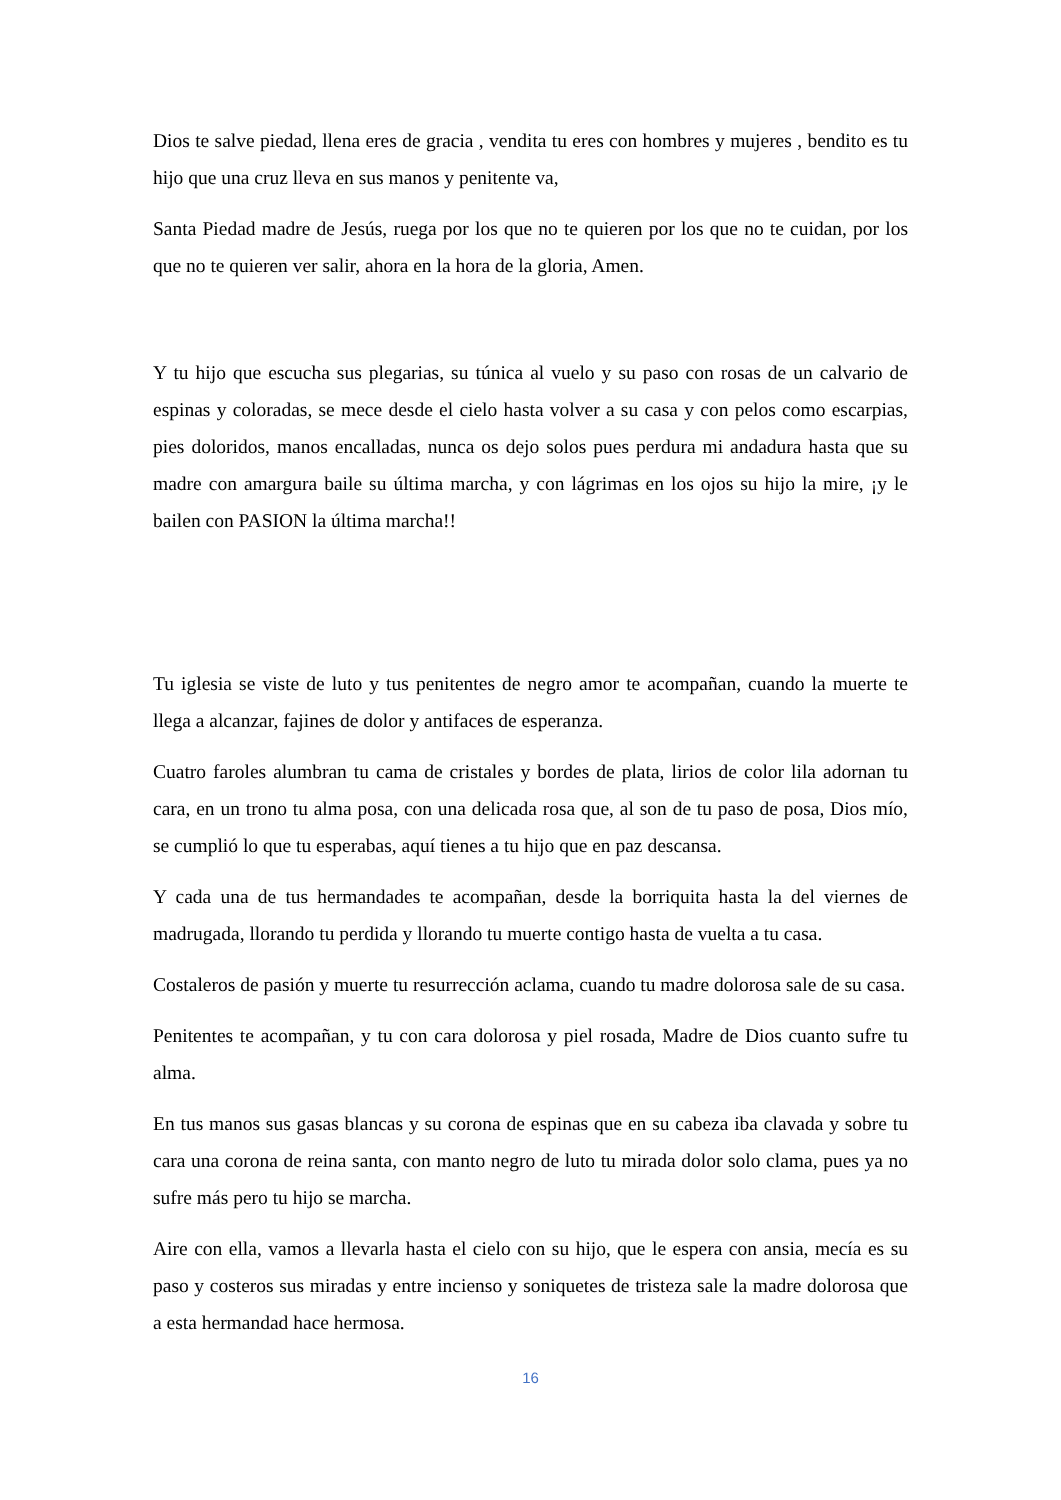Dios te salve piedad, llena eres de gracia , vendita tu eres con hombres y mujeres , bendito es tu hijo que una cruz lleva en sus manos y penitente va,
Santa Piedad madre de Jesús, ruega por los que no te quieren por los que no te cuidan, por los que no te quieren ver salir, ahora en la hora de la gloria, Amen.
Y tu hijo que escucha sus plegarias, su túnica al vuelo y su paso con rosas de un calvario de espinas y coloradas, se mece desde el cielo hasta volver a su casa y con pelos como escarpias, pies doloridos, manos encalladas, nunca os dejo solos pues perdura mi andadura hasta que su madre con amargura baile su última marcha, y con lágrimas en los ojos su hijo la mire, ¡y le bailen con PASION la última marcha!!
Tu iglesia se viste de luto y tus penitentes de negro amor te acompañan, cuando la muerte te llega a alcanzar, fajines de dolor y antifaces de esperanza.
Cuatro faroles alumbran tu cama de cristales y bordes de plata, lirios de color lila adornan tu cara, en un trono tu alma posa, con una delicada rosa que, al son de tu paso de posa, Dios mío, se cumplió lo que tu esperabas, aquí tienes a tu hijo que en paz descansa.
Y cada una de tus hermandades te acompañan, desde la borriquita hasta la del viernes de madrugada, llorando tu perdida y llorando tu muerte contigo hasta de vuelta a tu casa.
Costaleros de pasión y muerte tu resurrección aclama, cuando tu madre dolorosa sale de su casa.
Penitentes te acompañan, y tu con cara dolorosa y piel rosada, Madre de Dios cuanto sufre tu alma.
En tus manos sus gasas blancas y su corona de espinas que en su cabeza iba clavada y sobre tu cara una corona de reina santa, con manto negro de luto tu mirada dolor solo clama, pues ya no sufre más pero tu hijo se marcha.
Aire con ella, vamos a llevarla hasta el cielo con su hijo, que le espera con ansia, mecía es su paso y costeros sus miradas y entre incienso y soniquetes de tristeza sale la madre dolorosa que a esta hermandad hace hermosa.
16